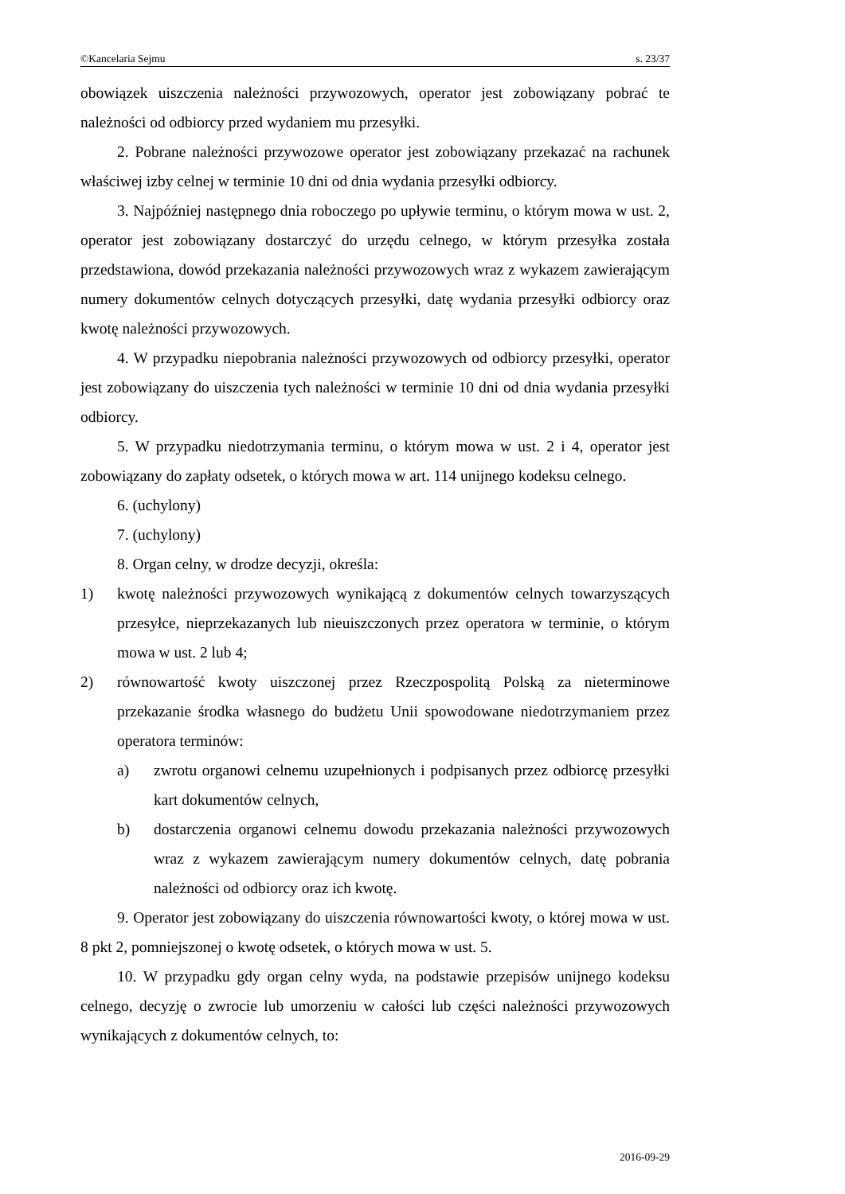©Kancelaria Sejmu s. 23/37
obowiązek uiszczenia należności przywozowych, operator jest zobowiązany pobrać te należności od odbiorcy przed wydaniem mu przesyłki.
2. Pobrane należności przywozowe operator jest zobowiązany przekazać na rachunek właściwej izby celnej w terminie 10 dni od dnia wydania przesyłki odbiorcy.
3. Najpóźniej następnego dnia roboczego po upływie terminu, o którym mowa w ust. 2, operator jest zobowiązany dostarczyć do urzędu celnego, w którym przesyłka została przedstawiona, dowód przekazania należności przywozowych wraz z wykazem zawierającym numery dokumentów celnych dotyczących przesyłki, datę wydania przesyłki odbiorcy oraz kwotę należności przywozowych.
4. W przypadku niepobrania należności przywozowych od odbiorcy przesyłki, operator jest zobowiązany do uiszczenia tych należności w terminie 10 dni od dnia wydania przesyłki odbiorcy.
5. W przypadku niedotrzymania terminu, o którym mowa w ust. 2 i 4, operator jest zobowiązany do zapłaty odsetek, o których mowa w art. 114 unijnego kodeksu celnego.
6. (uchylony)
7. (uchylony)
8. Organ celny, w drodze decyzji, określa:
1) kwotę należności przywozowych wynikającą z dokumentów celnych towarzyszących przesyłce, nieprzekazanych lub nieuiszczonych przez operatora w terminie, o którym mowa w ust. 2 lub 4;
2) równowartość kwoty uiszczonej przez Rzeczpospolitą Polską za nieterminowe przekazanie środka własnego do budżetu Unii spowodowane niedotrzymaniem przez operatora terminów:
a) zwrotu organowi celnemu uzupełnionych i podpisanych przez odbiorcę przesyłki kart dokumentów celnych,
b) dostarczenia organowi celnemu dowodu przekazania należności przywozowych wraz z wykazem zawierającym numery dokumentów celnych, datę pobrania należności od odbiorcy oraz ich kwotę.
9. Operator jest zobowiązany do uiszczenia równowartości kwoty, o której mowa w ust. 8 pkt 2, pomniejszonej o kwotę odsetek, o których mowa w ust. 5.
10. W przypadku gdy organ celny wyda, na podstawie przepisów unijnego kodeksu celnego, decyzję o zwrocie lub umorzeniu w całości lub części należności przywozowych wynikających z dokumentów celnych, to:
2016-09-29